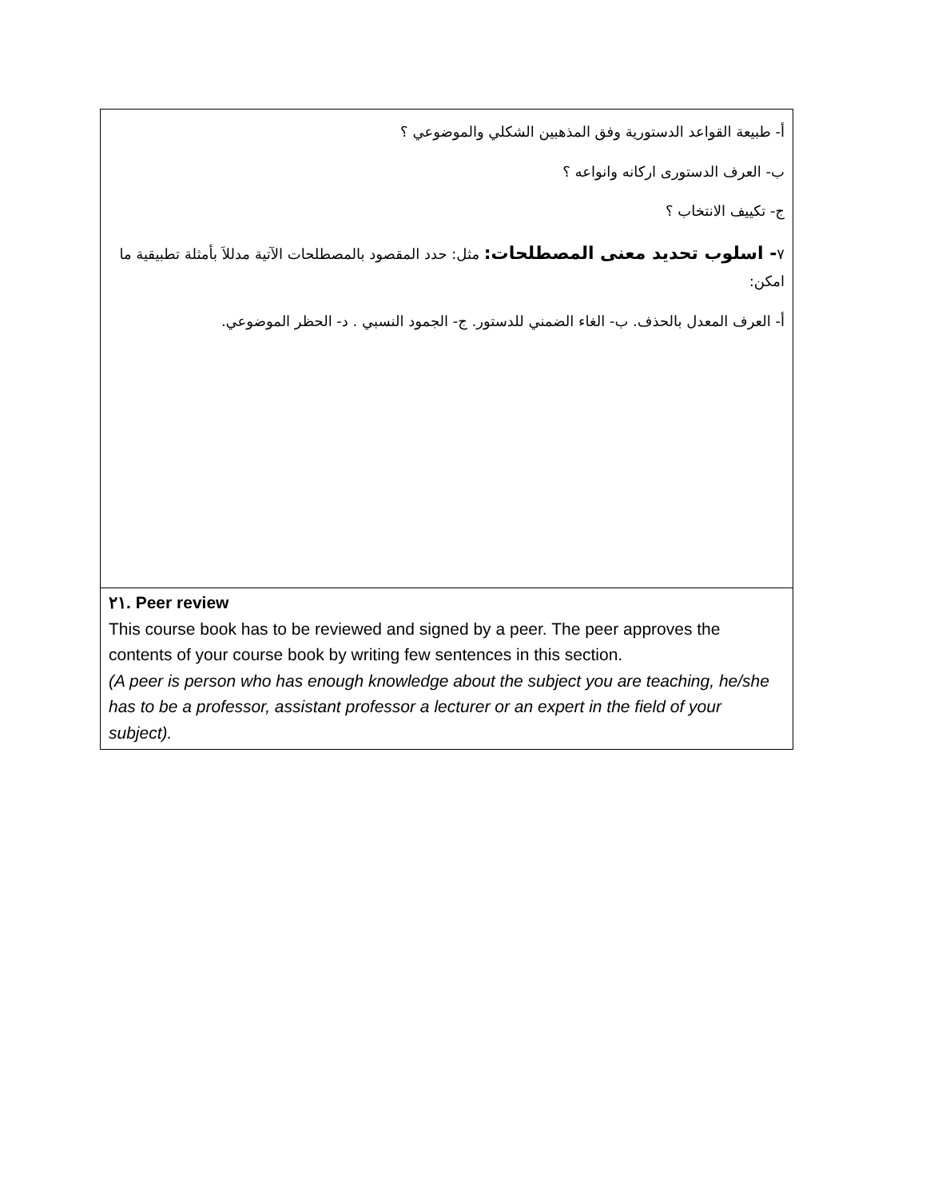| أ- طبيعة القواعد الدستورية وفق المذهبين الشكلي والموضوعي ؟ ب- العرف الدستورى اركانه وانواعه ؟ ج- تكييف الانتخاب ؟ ٧ - اسلوب تحديد معنى المصطلحات: مثل: حدد المقصود بالمصطلحات الآتية مدللاَ بأمثلة تطبيقية ما امكن: أ- العرف المعدل بالحذف. ب- الغاء الضمني للدستور. ج- الجمود النسبي . د- الحظر الموضوعي. |
| ٢١. Peer review This course book has to be reviewed and signed by a peer. The peer approves the contents of your course book by writing few sentences in this section. (A peer is person who has enough knowledge about the subject you are teaching, he/she has to be a professor, assistant professor a lecturer or an expert in the field of your subject). |